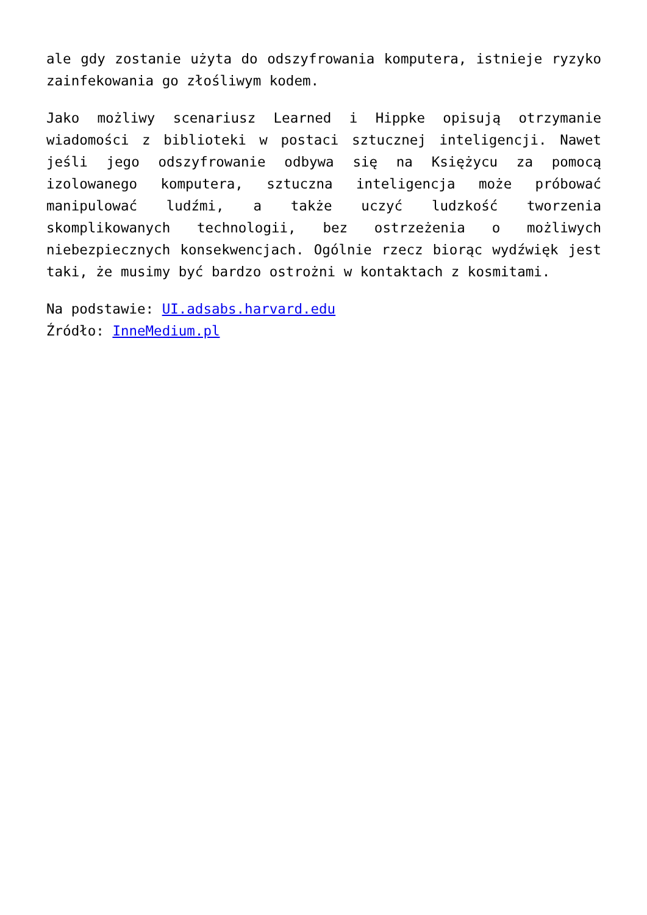ale gdy zostanie użyta do odszyfrowania komputera, istnieje ryzyko zainfekowania go złośliwym kodem.
Jako możliwy scenariusz Learned i Hippke opisują otrzymanie wiadomości z biblioteki w postaci sztucznej inteligencji. Nawet jeśli jego odszyfrowanie odbywa się na Księżycu za pomocą izolowanego komputera, sztuczna inteligencja może próbować manipulować ludźmi, a także uczyć ludzkość tworzenia skomplikowanych technologii, bez ostrzeżenia o możliwych niebezpiecznych konsekwencjach. Ogólnie rzecz biorąc wydźwięk jest taki, że musimy być bardzo ostrożni w kontaktach z kosmitami.
Na podstawie: UI.adsabs.harvard.edu
Źródło: InneMedium.pl